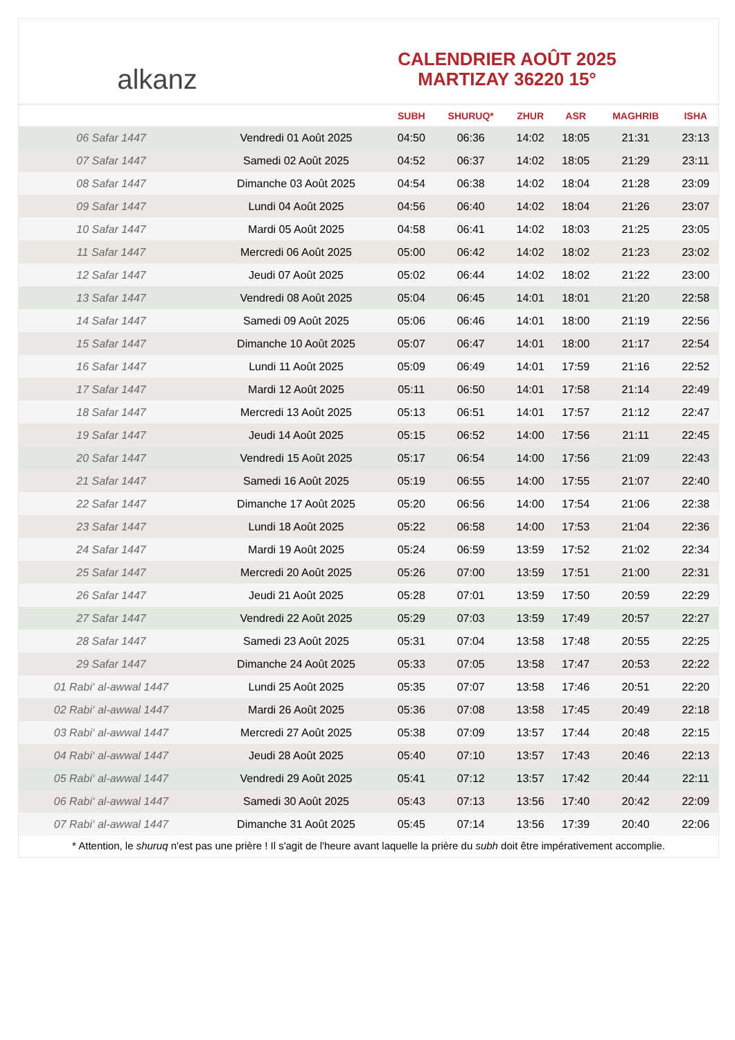alkanz
CALENDRIER AOÛT 2025
MARTIZAY 36220 15°
| | | SUBH | SHURUQ* | ZHUR | ASR | MAGHRIB | ISHA |
| --- | --- | --- | --- | --- | --- | --- | --- |
| 06 Safar 1447 | Vendredi 01 Août 2025 | 04:50 | 06:36 | 14:02 | 18:05 | 21:31 | 23:13 |
| 07 Safar 1447 | Samedi 02 Août 2025 | 04:52 | 06:37 | 14:02 | 18:05 | 21:29 | 23:11 |
| 08 Safar 1447 | Dimanche 03 Août 2025 | 04:54 | 06:38 | 14:02 | 18:04 | 21:28 | 23:09 |
| 09 Safar 1447 | Lundi 04 Août 2025 | 04:56 | 06:40 | 14:02 | 18:04 | 21:26 | 23:07 |
| 10 Safar 1447 | Mardi 05 Août 2025 | 04:58 | 06:41 | 14:02 | 18:03 | 21:25 | 23:05 |
| 11 Safar 1447 | Mercredi 06 Août 2025 | 05:00 | 06:42 | 14:02 | 18:02 | 21:23 | 23:02 |
| 12 Safar 1447 | Jeudi 07 Août 2025 | 05:02 | 06:44 | 14:02 | 18:02 | 21:22 | 23:00 |
| 13 Safar 1447 | Vendredi 08 Août 2025 | 05:04 | 06:45 | 14:01 | 18:01 | 21:20 | 22:58 |
| 14 Safar 1447 | Samedi 09 Août 2025 | 05:06 | 06:46 | 14:01 | 18:00 | 21:19 | 22:56 |
| 15 Safar 1447 | Dimanche 10 Août 2025 | 05:07 | 06:47 | 14:01 | 18:00 | 21:17 | 22:54 |
| 16 Safar 1447 | Lundi 11 Août 2025 | 05:09 | 06:49 | 14:01 | 17:59 | 21:16 | 22:52 |
| 17 Safar 1447 | Mardi 12 Août 2025 | 05:11 | 06:50 | 14:01 | 17:58 | 21:14 | 22:49 |
| 18 Safar 1447 | Mercredi 13 Août 2025 | 05:13 | 06:51 | 14:01 | 17:57 | 21:12 | 22:47 |
| 19 Safar 1447 | Jeudi 14 Août 2025 | 05:15 | 06:52 | 14:00 | 17:56 | 21:11 | 22:45 |
| 20 Safar 1447 | Vendredi 15 Août 2025 | 05:17 | 06:54 | 14:00 | 17:56 | 21:09 | 22:43 |
| 21 Safar 1447 | Samedi 16 Août 2025 | 05:19 | 06:55 | 14:00 | 17:55 | 21:07 | 22:40 |
| 22 Safar 1447 | Dimanche 17 Août 2025 | 05:20 | 06:56 | 14:00 | 17:54 | 21:06 | 22:38 |
| 23 Safar 1447 | Lundi 18 Août 2025 | 05:22 | 06:58 | 14:00 | 17:53 | 21:04 | 22:36 |
| 24 Safar 1447 | Mardi 19 Août 2025 | 05:24 | 06:59 | 13:59 | 17:52 | 21:02 | 22:34 |
| 25 Safar 1447 | Mercredi 20 Août 2025 | 05:26 | 07:00 | 13:59 | 17:51 | 21:00 | 22:31 |
| 26 Safar 1447 | Jeudi 21 Août 2025 | 05:28 | 07:01 | 13:59 | 17:50 | 20:59 | 22:29 |
| 27 Safar 1447 | Vendredi 22 Août 2025 | 05:29 | 07:03 | 13:59 | 17:49 | 20:57 | 22:27 |
| 28 Safar 1447 | Samedi 23 Août 2025 | 05:31 | 07:04 | 13:58 | 17:48 | 20:55 | 22:25 |
| 29 Safar 1447 | Dimanche 24 Août 2025 | 05:33 | 07:05 | 13:58 | 17:47 | 20:53 | 22:22 |
| 01 Rabi‘ al-awwal 1447 | Lundi 25 Août 2025 | 05:35 | 07:07 | 13:58 | 17:46 | 20:51 | 22:20 |
| 02 Rabi‘ al-awwal 1447 | Mardi 26 Août 2025 | 05:36 | 07:08 | 13:58 | 17:45 | 20:49 | 22:18 |
| 03 Rabi‘ al-awwal 1447 | Mercredi 27 Août 2025 | 05:38 | 07:09 | 13:57 | 17:44 | 20:48 | 22:15 |
| 04 Rabi‘ al-awwal 1447 | Jeudi 28 Août 2025 | 05:40 | 07:10 | 13:57 | 17:43 | 20:46 | 22:13 |
| 05 Rabi‘ al-awwal 1447 | Vendredi 29 Août 2025 | 05:41 | 07:12 | 13:57 | 17:42 | 20:44 | 22:11 |
| 06 Rabi‘ al-awwal 1447 | Samedi 30 Août 2025 | 05:43 | 07:13 | 13:56 | 17:40 | 20:42 | 22:09 |
| 07 Rabi‘ al-awwal 1447 | Dimanche 31 Août 2025 | 05:45 | 07:14 | 13:56 | 17:39 | 20:40 | 22:06 |
* Attention, le shuruq n'est pas une prière ! Il s'agit de l'heure avant laquelle la prière du subh doit être impérativement accomplie.